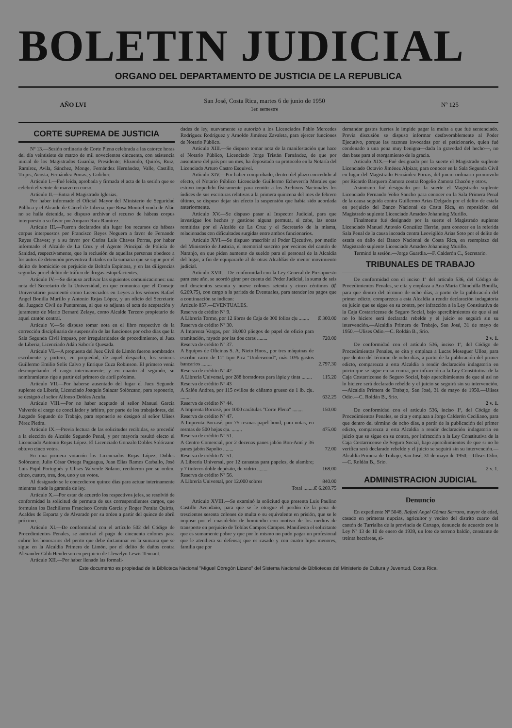BOLETIN JUDICIAL
ORGANO DEL DEPARTAMENTO DE JUSTICIA DE LA REPUBLICA
AÑO LVI
San José, Costa Rica, martes 6 de junio de 1950
1er. semestre
Nº 125
CORTE SUPREMA DE JUSTICIA
Nº 13.—Sesión ordinaria de Corte Plena celebrada a las catorce horas del día veintisiete de marzo de mil novecientos cincuenta, con asistencia inicial de los Magistrados Guardia, Presidente; Elizondo, Quirós, Ruiz, Ramírez, Avila, Sánchez, Monge, Fernández Hernández, Valle, Castillo, Trejos, Acosta, Fernández Porras, y Golcher.
Artículo I.—Fué leída, aprobada y firmada el acta de la sesión que se celebró el veinte de marzo en curso.
Artículo II.—Entra el Magistrado Iglesias.
Por haber informado el Oficial Mayor del Ministerio de Seguridad Pública y el Alcaide de Cárcel de Liberia, que Rosa Montiel viuda de Alán no se halla detenida, se dispuso archivar el recurso de hábeas corpus interpuesto a su favor por Amparo Ruiz Ramírez.
Artículo III.—Fueron declarados sin lugar los recursos de hábeas corpus interpuestos por Francisco Reyes Noguera a favor de Fernando Reyes Chaves; y a su favor por Carlos Luis Chaves Porras, por haber informado el Alcalde de La Cruz y el Agente Principal de Policía de Sanidad, respectivamente, que la reclusión de aquellas personas obedece a los autos de detención preventiva dictados en la sumaria que se sigue por el delito de homicidio en perjuicio de Beltrán Espinosa, y en las diligencias seguidas por el delito de tráfico de drogas estupefacientes.
Artículo IV.—Se dispuso archivar las siguientes comunicaciones: una nota del Secretario de la Universidad, en que comunica que el Consejo Universitario juramentó como Licenciados en Leyes a los señores Rafael Angel Bonilla Murillo y Antonio Rojas López, y un oficio del Secretario del Juzgado Civil de Puntarenas, al que se adjunta el acta de aceptación y juramento de Mario Bernard Zelaya, como Alcalde Tercero propietario de aquel cantón central.
Artículo V.—Se dispuso tomar nota en el libro respectivo de la corrección disciplinaria de suspensión de las funciones por ocho días que la Sala Segunda Civil impuso, por irregularidades de procedimiento, al Juez de Liberia, Licenciado Adán Saborío Quesada.
Artículo VI.—A propuesta del Juez Civil de Limón fueron nombrados escribiente y portero, en propiedad, de aquel despacho, los señores Guillermo Emilio Solís Calvo y Enrique Cuza Robinson. El primero venía desempeñando el cargo interinamente; y en cuanto al segundo, su nombramiento rige a partir del primero de abril próximo.
Artículo VII.—Por haberse ausentado del lugar el Juez Segundo suplente de Liberia, Licenciado Joaquín Salazar Solórzano, para reponerlo, se designó al señor Alfonso Dobles Acuña.
Artículo VIII.—Por no haber aceptado el señor Manuel García Valverde el cargo de conciliador y árbitro, por parte de los trabajadores, del Juzgado Segundo de Trabajo, para reponerlo se designó al señor Ulises Pérez Piedra.
Artículo IX.—Previa lectura de las solicitudes recibidas, se procedió a la elección de Alcalde Segundo Penal, y por mayoría resultó electo el Licenciado Antonio Rojas López. El Licenciado Gonzalo Dobles Solórzano obtuvo cinco votos.
En una primera votación los Licenciados Rojas López, Dobles Solórzano, Julio César Ortega Paguagua, Juan Elías Ramos Carballo, José Luis Pujol Portugués y Ulises Valverde Solano, recibieron por su orden, cinco, cuatro, tres, dos, uno y un votos.
Al designado se le concedieron quince días para actuar interinamente mientras rinde la garantía de ley.
Artículo X.—Por estar de acuerdo los respectivos jefes, se resolvió de conformidad la solicitud de permuta de sus correspondientes cargos, que formulan los Bachilleres Francisco Cortés García y Roger Peralta Quirós, Acaldes de Esparta y de Alvarado por su orden a partir del quince de abril próximo.
Artículo XI.—De conformidad con el artículo 502 del Código de Procedimientos Penales, se autorizó el pago de cincuenta colones para cubrir los honorarios del perito que debe dictaminar en la sumaria que se sigue en la Alcaldía Primera de Limón, por el delito de daños contra Alexander Gibb Henderson en perjuicio de Llewelyn Lewis Tennant.
Artículo XII.—Por haber llenado las formali-
dades de ley, nuevamente se autorizó a los Licenciados Pablo Mercedes Rodríguez Rodríguez y Arnoldo Jiménez Zavaleta, para ejercer funciones de Notario Público.
Artículo XIII.—Se dispuso tomar nota de la manifestación que hace el Notario Público, Licenciado Jorge Tristán Fernández, de que por ausentarse del país por un mes, ha depositado su protocolo en la Notaría del Licenciado Arturo Castro Esquivel.
Artículo XIV.—Por haber comprobado, dentro del plazo concedido al efecto, el Notario Público Licenciado Guillermo Echeverría Morales que estuvo impedido físicamente para remitir a los Archivos Nacionales los índices de sus escrituras relativas a la primera quincena del mes de febrero último, se dispuso dejar sin efecto la suspensión que había sido acordada anteriormente.
Artículo XV.—Se dispuso pasar al Inspector Judicial, para que investigue los hechos y gestione alguna permuta, si cabe, las notas remitidas por el Alcalde de La Cruz y el Secretario de la misma, relacionadas con dificultades surgidas entre ambos funcionarios.
Artículo XVI.—Se dispuso trascribir al Poder Ejecutivo, por medio del Ministerio de Justicia, el memorial suscrito por vecinos del cantón de Naranjo, en que piden aumento de sueldo para el personal de la Alcaldía del lugar, a fin de equipararlo al de otras Alcaldías de menor movimiento judicial.
Artículo XVII.—De conformidad con la Ley General de Presupuesto para este año, se acordó girar por cuenta del Poder Judicial, la suma de seis mil doscientos sesenta y nueve colones setenta y cinco céntimos (₡ 6.269.75), con cargo a la paritda de Eventuales, para atender los pagos que a continuación se indican:
| Artículo 857.—EVENTUALES. | |
| Reserva de crédito Nº 9. | |
| A Librería Tormo, por 12 libros de Caja de 300 folios c/u ........ | ₡ 300.00 |
| Reserva de crédito Nº 30. | |
| A Imprenta Vargas, por 18.000 pliegos de papel de oficio para tramitación, rayado por las dos caras ........ | 720.00 |
| Reserva de crédito Nº 37. | |
| A Equipos de Oficinas S. A. Nieto Hnos., por tres máquinas de escribir carro de 11" tipo Pica "Underwood", más 10% gastos bancarios ........ | 2.797.30 |
| Reserva de crédito Nº 42. | |
| A Librería Universal, por 288 borradores para lápiz y tinta ........ | 115.20 |
| Reserva de crédito Nº 43 | |
| A Salón Andrea, por 115 ovillos de cáñamo grueso de 1 lb. c/u. ........ | 632.25 |
| Reserva de crédito Nº 44. | |
| A Imprenta Borrasé, por 1000 carátulas "Corte Plena" ........ | 150.00 |
| Reserva de crédito Nº 47. | |
| A Imprenta Borrasé, por 75 resmas papel bond, para notas, en resmas de 500 hojas c/u. ........ | 475.00 |
| Reserva de crédito Nº 51. | |
| A Centro Comercial, por 2 docenas panes jabón Bon-Amí y 36 panes jabón Sapolio ........ | 72.00 |
| Reserva de crédito Nº 51. | |
| A Librería Universal, por 12 canastas para papeles, de alambre; y 7 tinteros doble depósito, de vidrio ........ | 168.00 |
| Reserva de crédito Nº 56. | |
| A Librería Universal, por 12.000 sobres | 840.00 |
| Total ........ | ₡ 6.269.75 |
Artículo XVIII.—Se examinó la soliciutd que presenta Luis Paulino Castillo Avendaño, para que se le otorgue el perdón de la pena de trescientos sesenta colones de multa o su equivalente en prisión, que se le impuso por el cuasidelito de homicidio con motivo de los medios de transporte en perjuicio de Tobías Campos Campos. Manifiesta el solicitante que es sumamente pobre y que por lo mismo no pudo pagar un profesional que le atendiera su defensa; que es casado y con cuatro hijos menores, familia que por
demandar gastos fuertes le impide pagar la multa a que fué sentenciado. Previa discusión se dispuso informar desfavorablemente al Poder Ejecutivo, porque las razones invocadas por el peticionario, quien fué condenado a una pena muy benigna—dada la gravedad del hecho—, no dan base para el otorgamiento de la gracia.
Artículo XIX.—Fué designado por la suerte el Magistrado suplente Licenciado Octavio Jiménez Alpízar, para conocer en la Sala Segunda Civil en lugar del Magistrado Fernández Porras, del juicio ordinario promovido por Ricardo Barquero Zamora contra Rogelio Zamora Chacón y otros.
Asimismo fué designado por la suerte el Magistrado suplente Licenciado Fernando Volio Sancho para conocer en la Sala Primera Penal de la causa seguida contra Guillermo Arias Delgado por el delito de estafa en perjuicio del Banco Nacional de Costa Rica, en reposición del Magistrado suplente Licenciado Amadeo Johanning Murillo.
Finalmente fué designado por la suerte el Magistrado suplente Licenciado Manuel Antonio González Herrán, para conocer en la referida Sala Penal de la causa incoada contra Leovigildo Arias Soto por el delito de estafa en daño del Banco Nacional de Costa Rica, en reemplazo del Magistrado suplente Licenciado Amadeo Johanning Murillo.
Terminó la sesión.—Jorge Guardia.—F. Calderón C., Secretario.
TRIBUNALES DE TRABAJO
De conformidad con el inciso 1º del artículo 536, del Código de Procedimientos Penales, se cita y emplaza a Ana María Chinchilla Bonilla, para que dentro del término de ocho días, a partir de la publicación del primer edicto, comparezca a esta Alcaldía a rendir declaración indagatoria en juicio que se sigue en su contra, por infracción a la Ley Constitutiva de la Caja Costarricense de Seguro Social, bajo apercibimientos de que si así no lo hiciere será declarada rebelde y el juicio se seguirá sin su intervención.—Alcaldía Primera de Trabajo, San José, 31 de mayo de 1950.—Ulises Odio.—C. Roldán B., Srio.
2 v. 1.
De conformidad con el artículo 536, inciso 1º, del Código de Procedimientos Penales, se cita y emplaza a Lucas Meseguer Ulloa, para que dentro del término de ocho días, a partir de la publicación del primer edicto, comparezca a esta Alcaldía a rendir declaración indagatoria en juicio que se sigue en su contra, por infracción a la Ley Constitutiva de la Caja Costarricense de Seguro Social, bajo apercibimientos de que si así no lo hiciere será declarado rebelde y el juicio se seguirá sin su intervención.—Alcaldía Primera de Trabajo, San José, 31 de mayo de 1950.—Ulises Odio.—C. Roldán B., Srio.
2 v. 1.
De conformidad con el artículo 536, inciso 1º, del Código de Procedimientos Penales, se cita y emplaza a Jorge Calderón Ceciliano, para que dentro del término de ocho días, a partir de la publicación del primer edicto, comparezca a esta Alcaldía a rendir declaración indagatoria en juicio que se sigue en su contra, por infracción a la Ley Constitutiva de la Caja Costarricense de Seguro Social, bajo apercibimientos de que si no lo verifica será declarado rebelde y el juicio se seguirá sin su intervención.—Alcaldía Primera de Trabajo, San José, 31 de mayo de 1950.—Ulises Odio.—C. Roldán B., Srio.
2 v. 1.
ADMINISTRACION JUDICIAL
Denuncio
En expediente Nº 5048, Rafael Angel Gómez Serrano, mayor de edad, casado en primeras nupcias, agricultor y vecino del distrito cuarto del cantón de Turrialba de la provincia de Cartago, denuncia de acuerdo con la Ley Nº 13 de 10 de enero de 1939, un lote de terreno baldío, constante de treinta hectáreas, si-
Este documento es propiedad de la Biblioteca Nacional "Miguel Obregón Lizano" del Sistema Nacional de Bibliotecas del Ministerio de Cultura y Juventud, Costa Rica.